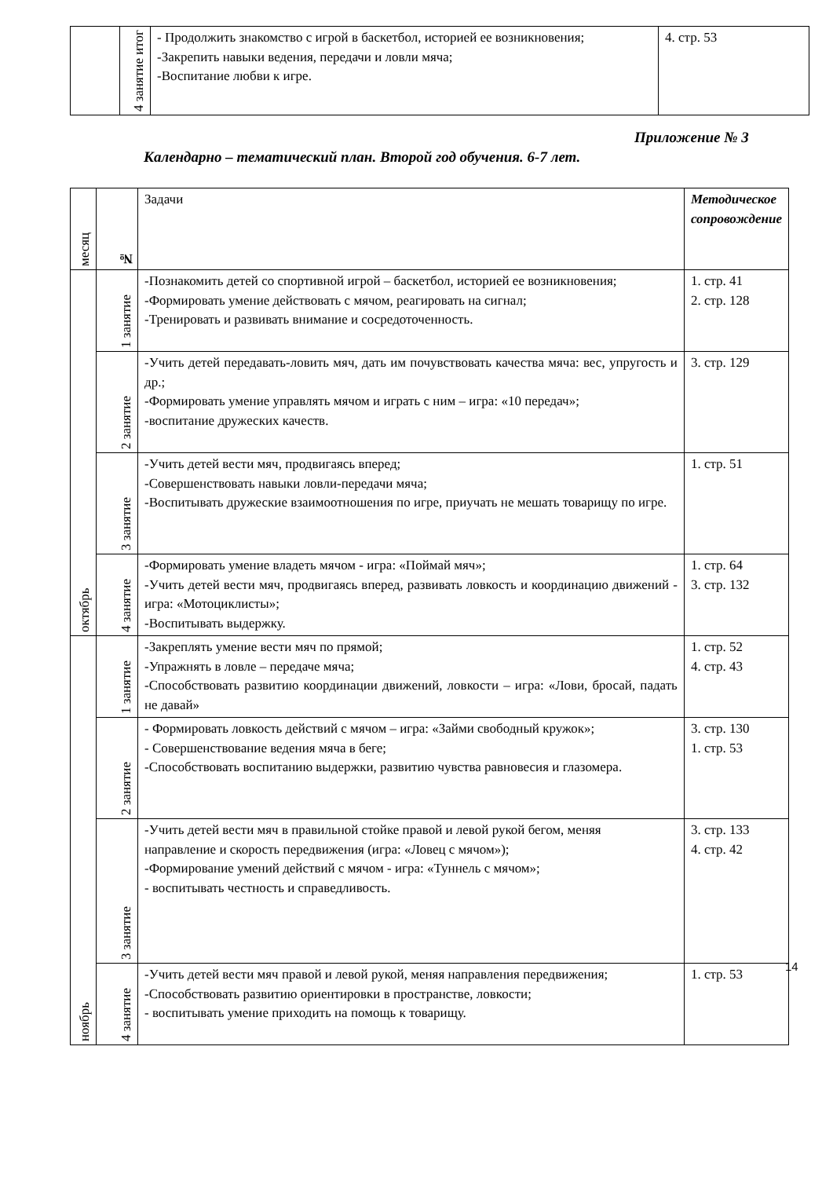| | 4 занятие итог | - Продолжить знакомство с игрой в баскетбол, историей ее возникновения; -Закрепить навыки ведения, передачи и ловли мяча; -Воспитание любви к игре. | 4. стр. 53 |
Приложение № 3
Календарно – тематический план. Второй год обучения. 6-7 лет.
| месяц | № | Задачи | Методическое сопровождение |
| --- | --- | --- | --- |
| октябрь | 1 занятие | -Познакомить детей со спортивной игрой – баскетбол, историей ее возникновения; -Формировать умение действовать с мячом, реагировать на сигнал; -Тренировать и развивать внимание и сосредоточенность. | 1. стр. 41 2. стр. 128 |
| | 2 занятие | -Учить детей передавать-ловить мяч, дать им почувствовать качества мяча: вес, упругость и др.; -Формировать умение управлять мячом и играть с ним – игра: «10 передач»; -воспитание дружеских качеств. | 3. стр. 129 |
| | 3 занятие | -Учить детей вести мяч, продвигаясь вперед; -Совершенствовать навыки ловли-передачи мяча; -Воспитывать дружеские взаимоотношения по игре, приучать не мешать товарищу по игре. | 1. стр. 51 |
| | 4 занятие | -Формировать умение владеть мячом - игра: «Поймай мяч»; -Учить детей вести мяч, продвигаясь вперед, развивать ловкость и координацию движений - игра: «Мотоциклисты»; -Воспитывать выдержку. | 1. стр. 64 3. стр. 132 |
| ноябрь | 1 занятие | -Закреплять умение вести мяч по прямой; -Упражнять в ловле – передаче мяча; -Способствовать развитию координации движений, ловкости – игра: «Лови, бросай, падать не давай» | 1. стр. 52 4. стр. 43 |
| | 2 занятие | - Формировать ловкость действий с мячом – игра: «Займи свободный кружок»; - Совершенствование ведения мяча в беге; -Способствовать воспитанию выдержки, развитию чувства равновесия и глазомера. | 3. стр. 130 1. стр. 53 |
| | 3 занятие | -Учить детей вести мяч в правильной стойке правой и левой рукой бегом, меняя направление и скорость передвижения (игра: «Ловец с мячом»); -Формирование умений действий с мячом - игра: «Туннель с мячом»; - воспитывать честность и справедливость. | 3. стр. 133 4. стр. 42 |
| | 4 занятие | -Учить детей вести мяч правой и левой рукой, меняя направления передвижения; -Способствовать развитию ориентировки в пространстве, ловкости; - воспитывать умение приходить на помощь к товарищу. | 1. стр. 53 |
14